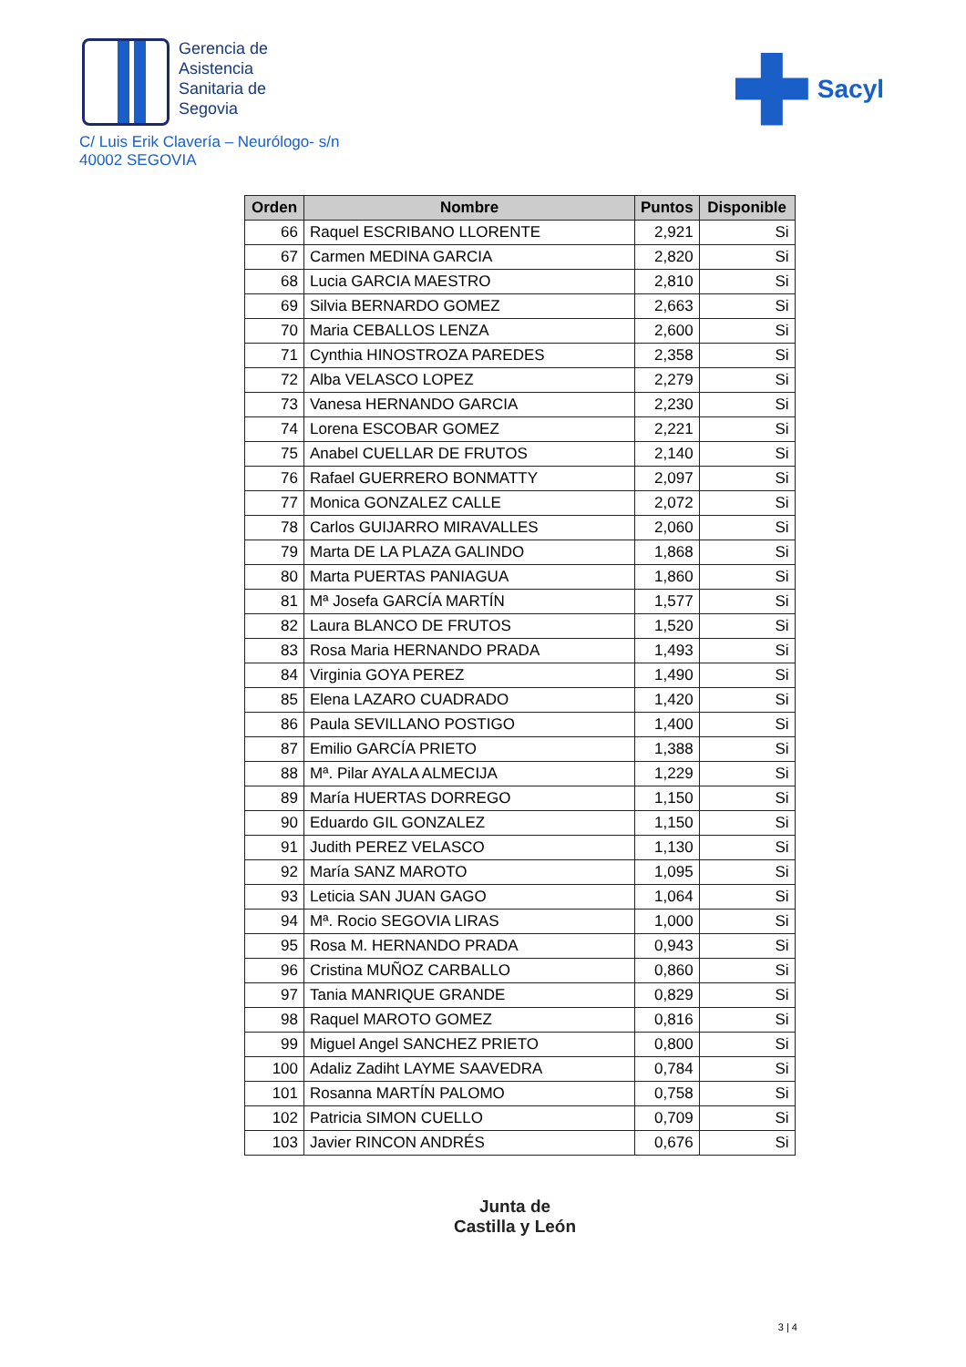Gerencia de
Asistencia
Sanitaria de
Segovia
Sacyl
C/ Luis Erik Clavería – Neurólogo- s/n
40002 SEGOVIA
| Orden | Nombre | Puntos | Disponible |
| --- | --- | --- | --- |
| 66 | Raquel ESCRIBANO LLORENTE | 2,921 | Si |
| 67 | Carmen MEDINA GARCIA | 2,820 | Si |
| 68 | Lucia GARCIA MAESTRO | 2,810 | Si |
| 69 | Silvia BERNARDO GOMEZ | 2,663 | Si |
| 70 | Maria CEBALLOS LENZA | 2,600 | Si |
| 71 | Cynthia HINOSTROZA PAREDES | 2,358 | Si |
| 72 | Alba VELASCO LOPEZ | 2,279 | Si |
| 73 | Vanesa HERNANDO GARCIA | 2,230 | Si |
| 74 | Lorena ESCOBAR GOMEZ | 2,221 | Si |
| 75 | Anabel CUELLAR DE FRUTOS | 2,140 | Si |
| 76 | Rafael GUERRERO BONMATTY | 2,097 | Si |
| 77 | Monica GONZALEZ CALLE | 2,072 | Si |
| 78 | Carlos GUIJARRO MIRAVALLES | 2,060 | Si |
| 79 | Marta DE LA PLAZA GALINDO | 1,868 | Si |
| 80 | Marta PUERTAS PANIAGUA | 1,860 | Si |
| 81 | Mª Josefa GARCÍA MARTÍN | 1,577 | Si |
| 82 | Laura BLANCO DE FRUTOS | 1,520 | Si |
| 83 | Rosa Maria HERNANDO PRADA | 1,493 | Si |
| 84 | Virginia GOYA PEREZ | 1,490 | Si |
| 85 | Elena LAZARO CUADRADO | 1,420 | Si |
| 86 | Paula SEVILLANO POSTIGO | 1,400 | Si |
| 87 | Emilio GARCÍA PRIETO | 1,388 | Si |
| 88 | Mª. Pilar AYALA ALMECIJA | 1,229 | Si |
| 89 | María HUERTAS DORREGO | 1,150 | Si |
| 90 | Eduardo GIL GONZALEZ | 1,150 | Si |
| 91 | Judith PEREZ VELASCO | 1,130 | Si |
| 92 | María SANZ MAROTO | 1,095 | Si |
| 93 | Leticia SAN JUAN GAGO | 1,064 | Si |
| 94 | Mª. Rocio SEGOVIA LIRAS | 1,000 | Si |
| 95 | Rosa M. HERNANDO PRADA | 0,943 | Si |
| 96 | Cristina MUÑOZ CARBALLO | 0,860 | Si |
| 97 | Tania MANRIQUE GRANDE | 0,829 | Si |
| 98 | Raquel MAROTO GOMEZ | 0,816 | Si |
| 99 | Miguel Angel SANCHEZ PRIETO | 0,800 | Si |
| 100 | Adaliz Zadiht LAYME SAAVEDRA | 0,784 | Si |
| 101 | Rosanna MARTÍN PALOMO | 0,758 | Si |
| 102 | Patricia SIMON CUELLO | 0,709 | Si |
| 103 | Javier RINCON ANDRÉS | 0,676 | Si |
Junta de
Castilla y León
3 | 4